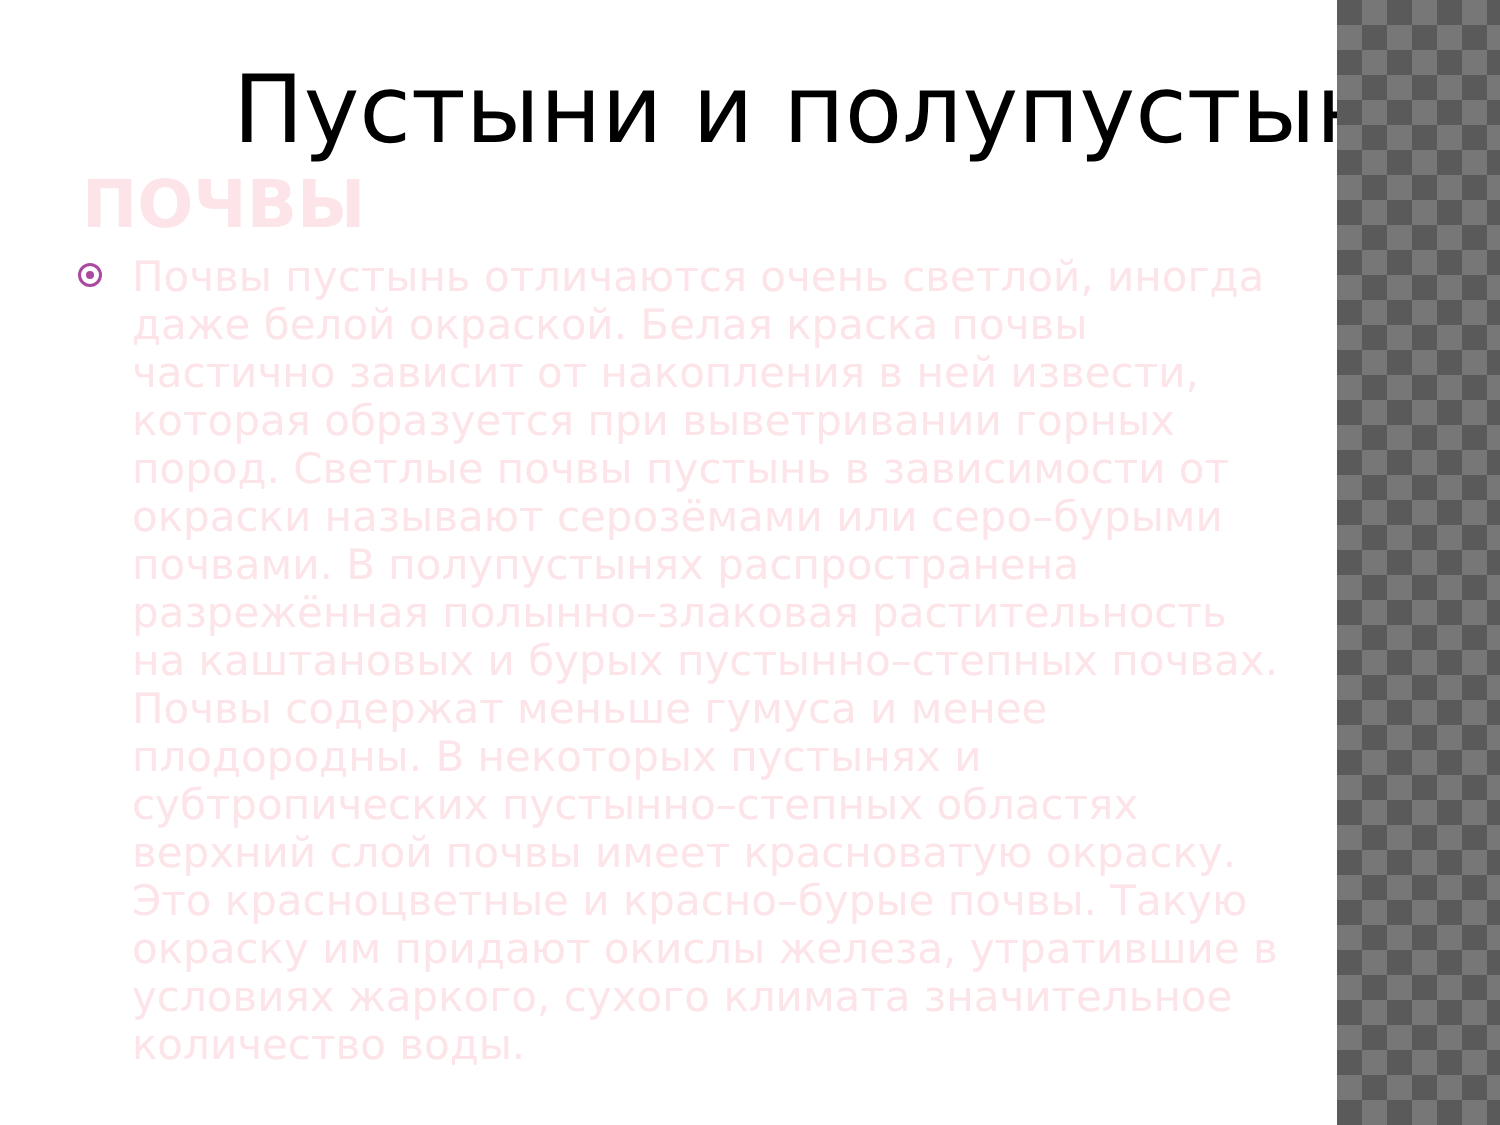Пустыни и полупустыни
ПОЧВЫ
Почвы пустынь отличаются очень светлой, иногда даже белой окраской. Белая краска почвы частично зависит от накопления в ней извести, которая образуется при выветривании горных пород. Светлые почвы пустынь в зависимости от окраски называют серозёмами или серо–бурыми почвами. В полупустынях распространена разрежённая полынно–злаковая растительность на каштановых и бурых пустынно–степных почвах. Почвы содержат меньше гумуса и менее плодородны. В некоторых пустынях и субтропических пустынно–степных областях верхний слой почвы имеет красноватую окраску. Это красноцветные и красно–бурые почвы. Такую окраску им придают окислы железа, утратившие в условиях жаркого, сухого климата значительное количество воды.